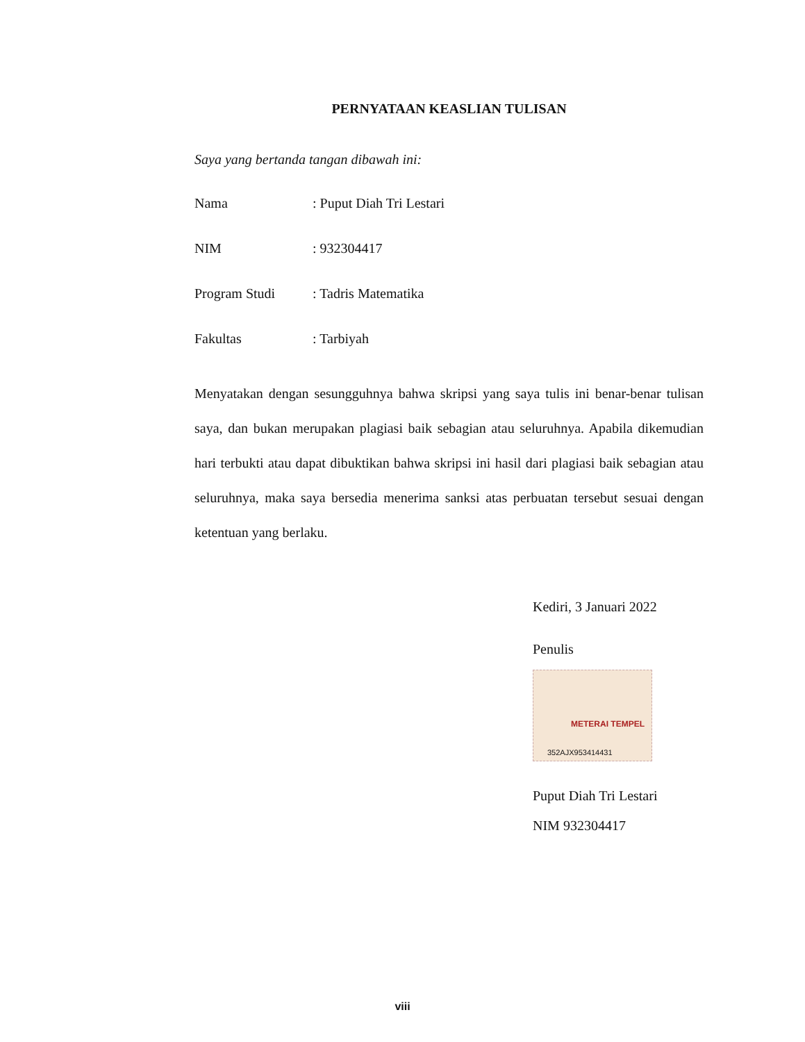PERNYATAAN KEASLIAN TULISAN
Saya yang bertanda tangan dibawah ini:
Nama: Puput Diah Tri Lestari
NIM: 932304417
Program Studi: Tadris Matematika
Fakultas: Tarbiyah
Menyatakan dengan sesungguhnya bahwa skripsi yang saya tulis ini benar-benar tulisan saya, dan bukan merupakan plagiasi baik sebagian atau seluruhnya. Apabila dikemudian hari terbukti atau dapat dibuktikan bahwa skripsi ini hasil dari plagiasi baik sebagian atau seluruhnya, maka saya bersedia menerima sanksi atas perbuatan tersebut sesuai dengan ketentuan yang berlaku.
Kediri, 3 Januari 2022
Penulis
METERAI TEMPEL
352AJX953414431
Puput Diah Tri Lestari
NIM 932304417
viii